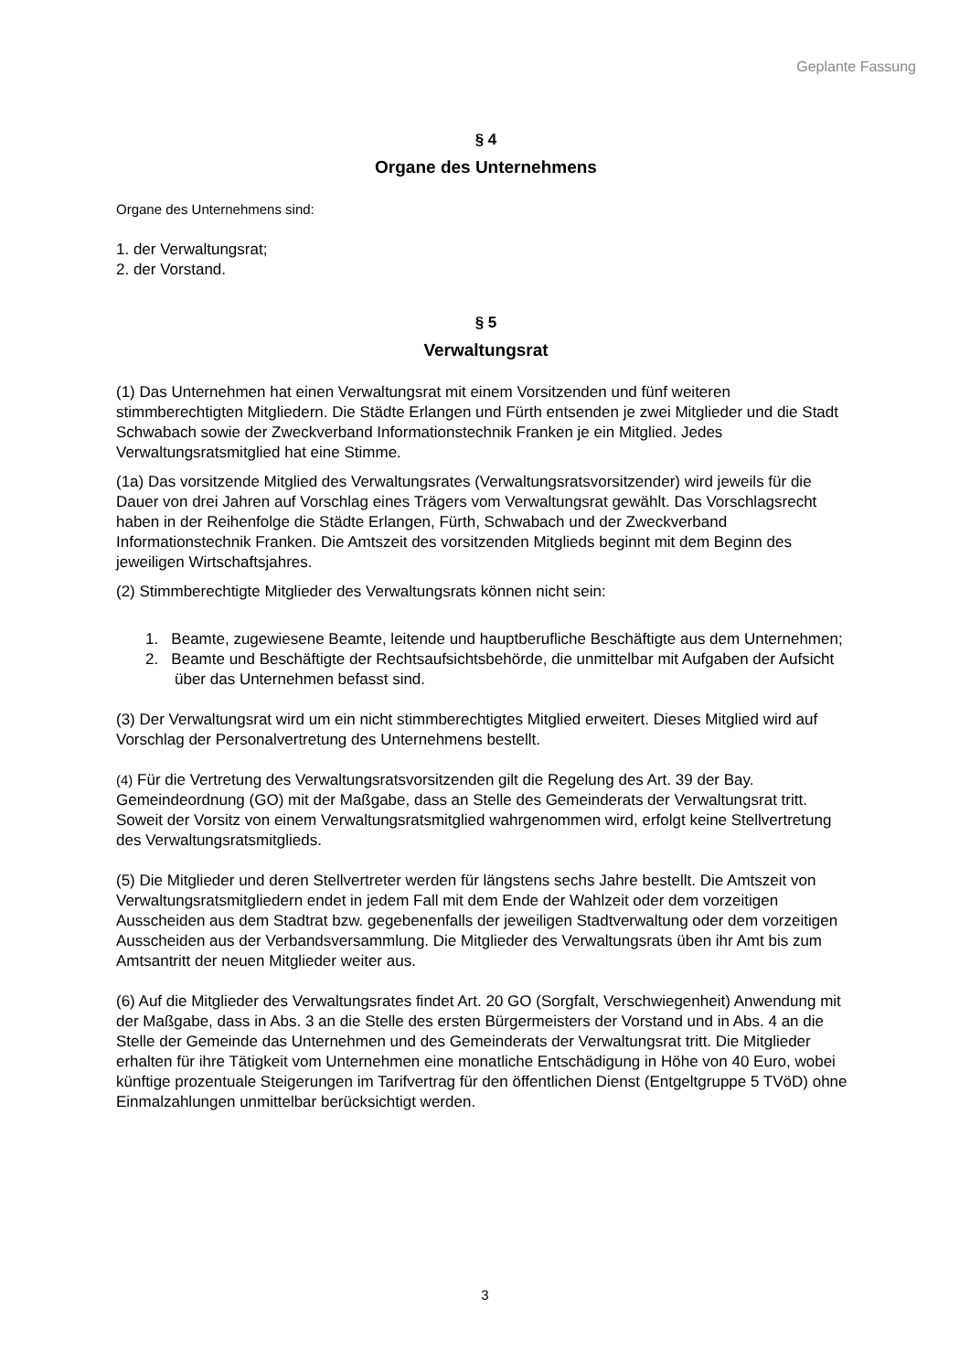Geplante Fassung
§ 4
Organe des Unternehmens
Organe des Unternehmens sind:
1. der Verwaltungsrat;
2. der Vorstand.
§ 5
Verwaltungsrat
(1) Das Unternehmen hat einen Verwaltungsrat mit einem Vorsitzenden und fünf weiteren stimmberechtigten Mitgliedern. Die Städte Erlangen und Fürth entsenden je zwei Mitglieder und die Stadt Schwabach sowie der Zweckverband Informationstechnik Franken je ein Mitglied. Jedes Verwaltungsratsmitglied hat eine Stimme.
(1a) Das vorsitzende Mitglied des Verwaltungsrates (Verwaltungsratsvorsitzender) wird jeweils für die Dauer von drei Jahren auf Vorschlag eines Trägers vom Verwaltungsrat gewählt. Das Vorschlagsrecht haben in der Reihenfolge die Städte Erlangen, Fürth, Schwabach und der Zweckverband Informationstechnik Franken. Die Amtszeit des vorsitzenden Mitglieds beginnt mit dem Beginn des jeweiligen Wirtschaftsjahres.
(2) Stimmberechtigte Mitglieder des Verwaltungsrats können nicht sein:
1. Beamte, zugewiesene Beamte, leitende und hauptberufliche Beschäftigte aus dem Unternehmen;
2. Beamte und Beschäftigte der Rechtsaufsichtsbehörde, die unmittelbar mit Aufgaben der Aufsicht über das Unternehmen befasst sind.
(3) Der Verwaltungsrat wird um ein nicht stimmberechtigtes Mitglied erweitert. Dieses Mitglied wird auf Vorschlag der Personalvertretung des Unternehmens bestellt.
(4) Für die Vertretung des Verwaltungsratsvorsitzenden gilt die Regelung des Art. 39 der Bay. Gemeindeordnung (GO) mit der Maßgabe, dass an Stelle des Gemeinderats der Verwaltungsrat tritt. Soweit der Vorsitz von einem Verwaltungsratsmitglied wahrgenommen wird, erfolgt keine Stellvertretung des Verwaltungsratsmitglieds.
(5) Die Mitglieder und deren Stellvertreter werden für längstens sechs Jahre bestellt. Die Amtszeit von Verwaltungsratsmitgliedern endet in jedem Fall mit dem Ende der Wahlzeit oder dem vorzeitigen Ausscheiden aus dem Stadtrat bzw. gegebenenfalls der jeweiligen Stadtverwaltung oder dem vorzeitigen Ausscheiden aus der Verbandsversammlung. Die Mitglieder des Verwaltungsrats üben ihr Amt bis zum Amtsantritt der neuen Mitglieder weiter aus.
(6) Auf die Mitglieder des Verwaltungsrates findet Art. 20 GO (Sorgfalt, Verschwiegenheit) Anwendung mit der Maßgabe, dass in Abs. 3 an die Stelle des ersten Bürgermeisters der Vorstand und in Abs. 4 an die Stelle der Gemeinde das Unternehmen und des Gemeinderats der Verwaltungsrat tritt. Die Mitglieder erhalten für ihre Tätigkeit vom Unternehmen eine monatliche Entschädigung in Höhe von 40 Euro, wobei künftige prozentuale Steigerungen im Tarifvertrag für den öffentlichen Dienst (Entgeltgruppe 5 TVöD) ohne Einmalzahlungen unmittelbar berücksichtigt werden.
3